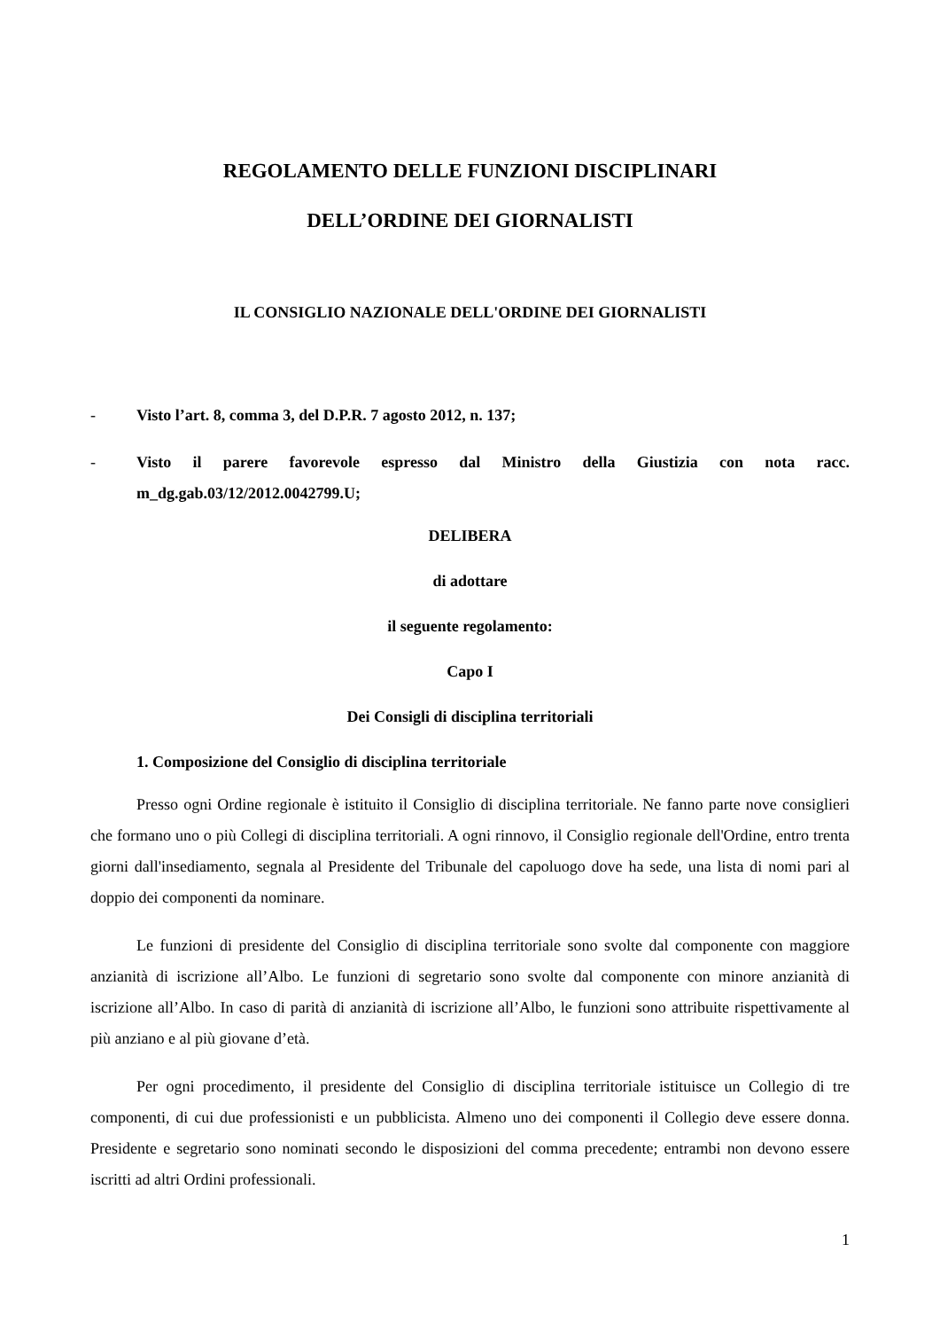REGOLAMENTO DELLE FUNZIONI DISCIPLINARI
DELL’ORDINE DEI GIORNALISTI
IL CONSIGLIO NAZIONALE DELL'ORDINE DEI GIORNALISTI
- Visto l’art. 8, comma 3, del D.P.R. 7 agosto 2012, n. 137;
- Visto il parere favorevole espresso dal Ministro della Giustizia con nota racc. m_dg.gab.03/12/2012.0042799.U;
DELIBERA
di adottare
il seguente regolamento:
Capo I
Dei Consigli di disciplina territoriali
1. Composizione del Consiglio di disciplina territoriale
Presso ogni Ordine regionale è istituito il Consiglio di disciplina territoriale. Ne fanno parte nove consiglieri che formano uno o più Collegi di disciplina territoriali. A ogni rinnovo, il Consiglio regionale dell'Ordine, entro trenta giorni dall'insediamento, segnala al Presidente del Tribunale del capoluogo dove ha sede, una lista di nomi pari al doppio dei componenti da nominare.
Le funzioni di presidente del Consiglio di disciplina territoriale sono svolte dal componente con maggiore anzianità di iscrizione all’Albo. Le funzioni di segretario sono svolte dal componente con minore anzianità di iscrizione all’Albo. In caso di parità di anzianità di iscrizione all’Albo, le funzioni sono attribuite rispettivamente al più anziano e al più giovane d’età.
Per ogni procedimento, il presidente del Consiglio di disciplina territoriale istituisce un Collegio di tre componenti, di cui due professionisti e un pubblicista. Almeno uno dei componenti il Collegio deve essere donna. Presidente e segretario sono nominati secondo le disposizioni del comma precedente; entrambi non devono essere iscritti ad altri Ordini professionali.
1